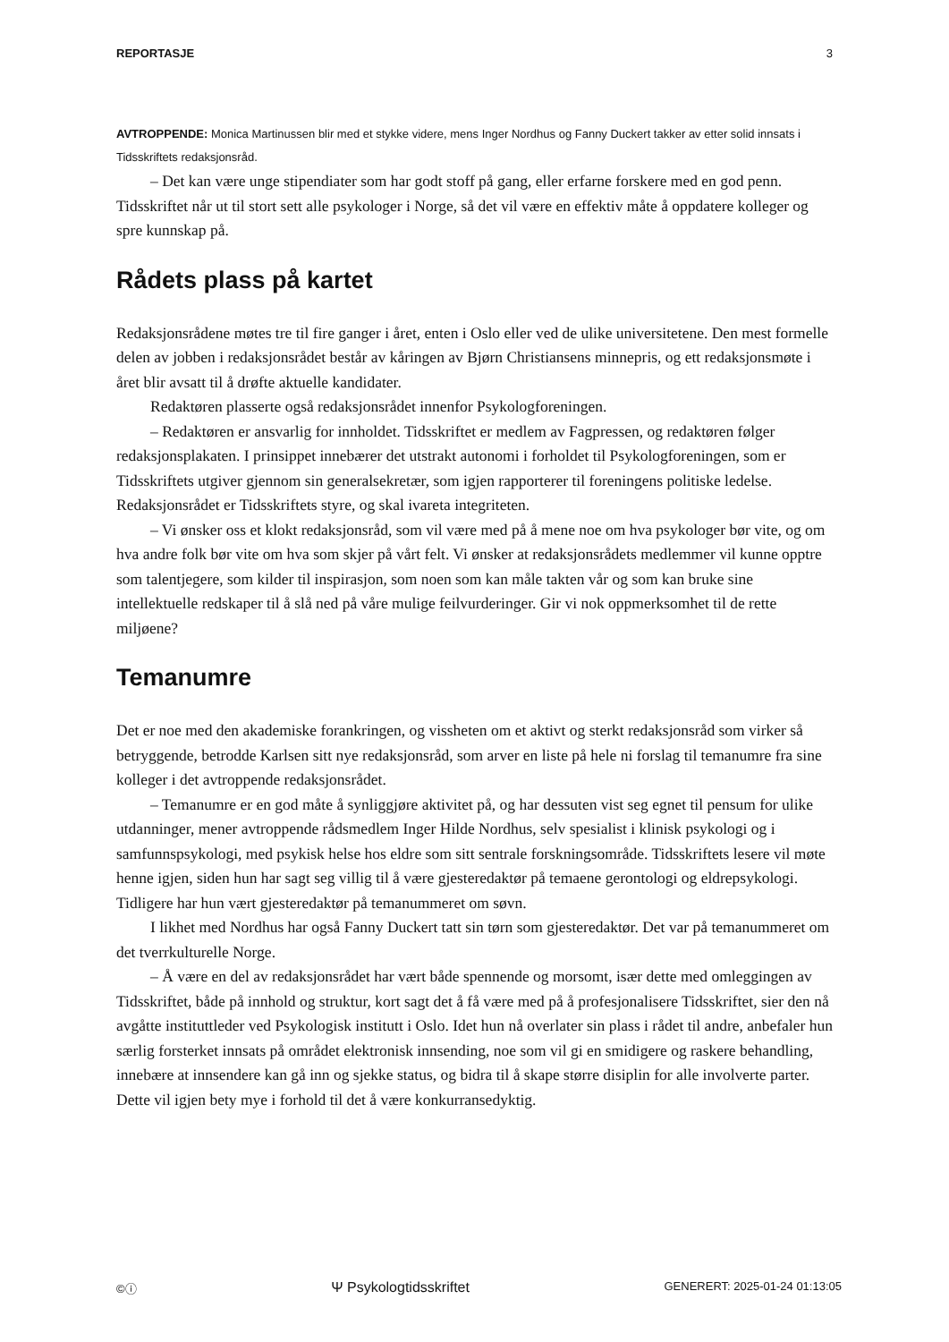REPORTASJE 3
AVTROPPENDE: Monica Martinussen blir med et stykke videre, mens Inger Nordhus og Fanny Duckert takker av etter solid innsats i Tidsskriftets redaksjonsråd.
– Det kan være unge stipendiater som har godt stoff på gang, eller erfarne forskere med en god penn. Tidsskriftet når ut til stort sett alle psykologer i Norge, så det vil være en effektiv måte å oppdatere kolleger og spre kunnskap på.
Rådets plass på kartet
Redaksjonsrådene møtes tre til fire ganger i året, enten i Oslo eller ved de ulike universitetene. Den mest formelle delen av jobben i redaksjonsrådet består av kåringen av Bjørn Christiansens minnepris, og ett redaksjonsmøte i året blir avsatt til å drøfte aktuelle kandidater.
Redaktøren plasserte også redaksjonsrådet innenfor Psykologforeningen.
– Redaktøren er ansvarlig for innholdet. Tidsskriftet er medlem av Fagpressen, og redaktøren følger redaksjonsplakaten. I prinsippet innebærer det utstrakt autonomi i forholdet til Psykologforeningen, som er Tidsskriftets utgiver gjennom sin generalsekretær, som igjen rapporterer til foreningens politiske ledelse. Redaksjonsrådet er Tidsskriftets styre, og skal ivareta integriteten.
– Vi ønsker oss et klokt redaksjonsråd, som vil være med på å mene noe om hva psykologer bør vite, og om hva andre folk bør vite om hva som skjer på vårt felt. Vi ønsker at redaksjonsrådets medlemmer vil kunne opptre som talentjegere, som kilder til inspirasjon, som noen som kan måle takten vår og som kan bruke sine intellektuelle redskaper til å slå ned på våre mulige feilvurderinger. Gir vi nok oppmerksomhet til de rette miljøene?
Temanumre
Det er noe med den akademiske forankringen, og vissheten om et aktivt og sterkt redaksjonsråd som virker så betryggende, betrodde Karlsen sitt nye redaksjonsråd, som arver en liste på hele ni forslag til temanumre fra sine kolleger i det avtroppende redaksjonsrådet.
– Temanumre er en god måte å synliggjøre aktivitet på, og har dessuten vist seg egnet til pensum for ulike utdanninger, mener avtroppende rådsmedlem Inger Hilde Nordhus, selv spesialist i klinisk psykologi og i samfunnspsykologi, med psykisk helse hos eldre som sitt sentrale forskningsområde. Tidsskriftets lesere vil møte henne igjen, siden hun har sagt seg villig til å være gjesteredaktør på temaene gerontologi og eldrepsykologi. Tidligere har hun vært gjesteredaktør på temanummeret om søvn.
I likhet med Nordhus har også Fanny Duckert tatt sin tørn som gjesteredaktør. Det var på temanummeret om det tverrkulturelle Norge.
– Å være en del av redaksjonsrådet har vært både spennende og morsomt, især dette med omleggingen av Tidsskriftet, både på innhold og struktur, kort sagt det å få være med på å profesjonalisere Tidsskriftet, sier den nå avgåtte instituttleder ved Psykologisk institutt i Oslo. Idet hun nå overlater sin plass i rådet til andre, anbefaler hun særlig forsterket innsats på området elektronisk innsending, noe som vil gi en smidigere og raskere behandling, innebære at innsendere kan gå inn og sjekke status, og bidra til å skape større disiplin for alle involverte parter. Dette vil igjen bety mye i forhold til det å være konkurransedyktig.
©ⓘ Ψ Psykologtidsskriftet GENERERT: 2025-01-24 01:13:05